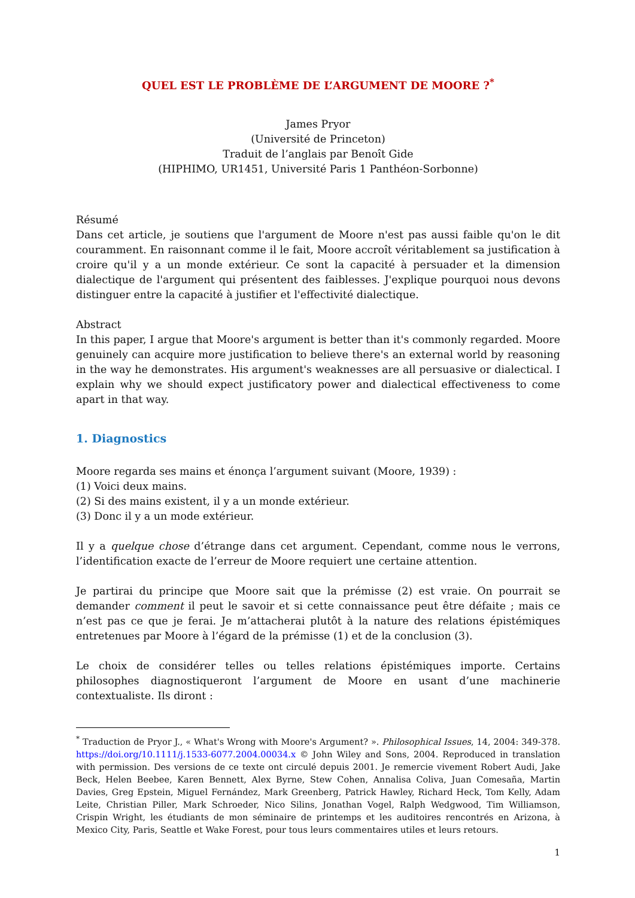QUEL EST LE PROBLÈME DE L’ARGUMENT DE MOORE ?<sup>*</sup>
James Pryor
(Université de Princeton)
Traduit de l’anglais par Benoît Gide
(HIPHIMO, UR1451, Université Paris 1 Panthéon-Sorbonne)
Résumé
Dans cet article, je soutiens que l'argument de Moore n'est pas aussi faible qu'on le dit couramment. En raisonnant comme il le fait, Moore accroît véritablement sa justification à croire qu'il y a un monde extérieur. Ce sont la capacité à persuader et la dimension dialectique de l'argument qui présentent des faiblesses. J'explique pourquoi nous devons distinguer entre la capacité à justifier et l'effectivité dialectique.
Abstract
In this paper, I argue that Moore's argument is better than it's commonly regarded. Moore genuinely can acquire more justification to believe there's an external world by reasoning in the way he demonstrates. His argument's weaknesses are all persuasive or dialectical. I explain why we should expect justificatory power and dialectical effectiveness to come apart in that way.
1. Diagnostics
Moore regarda ses mains et énonça l’argument suivant (Moore, 1939) :
(1) Voici deux mains.
(2) Si des mains existent, il y a un monde extérieur.
(3) Donc il y a un mode extérieur.
Il y a quelque chose d’étrange dans cet argument. Cependant, comme nous le verrons, l’identification exacte de l’erreur de Moore requiert une certaine attention.
Je partirai du principe que Moore sait que la prémisse (2) est vraie. On pourrait se demander comment il peut le savoir et si cette connaissance peut être défaite ; mais ce n’est pas ce que je ferai. Je m’attacherai plutôt à la nature des relations épistémiques entretenues par Moore à l’égard de la prémisse (1) et de la conclusion (3).
Le choix de considérer telles ou telles relations épistémiques importe. Certains philosophes diagnostiqueront l’argument de Moore en usant d’une machinerie contextualiste. Ils diront :
<sup>*</sup> Traduction de Pryor J., « What's Wrong with Moore's Argument? ». Philosophical Issues, 14, 2004: 349-378. https://doi.org/10.1111/j.1533-6077.2004.00034.x © John Wiley and Sons, 2004. Reproduced in translation with permission. Des versions de ce texte ont circulé depuis 2001. Je remercie vivement Robert Audi, Jake Beck, Helen Beebee, Karen Bennett, Alex Byrne, Stew Cohen, Annalisa Coliva, Juan Comesaña, Martin Davies, Greg Epstein, Miguel Fernández, Mark Greenberg, Patrick Hawley, Richard Heck, Tom Kelly, Adam Leite, Christian Piller, Mark Schroeder, Nico Silins, Jonathan Vogel, Ralph Wedgwood, Tim Williamson, Crispin Wright, les étudiants de mon séminaire de printemps et les auditoires rencontrés en Arizona, à Mexico City, Paris, Seattle et Wake Forest, pour tous leurs commentaires utiles et leurs retours.
1